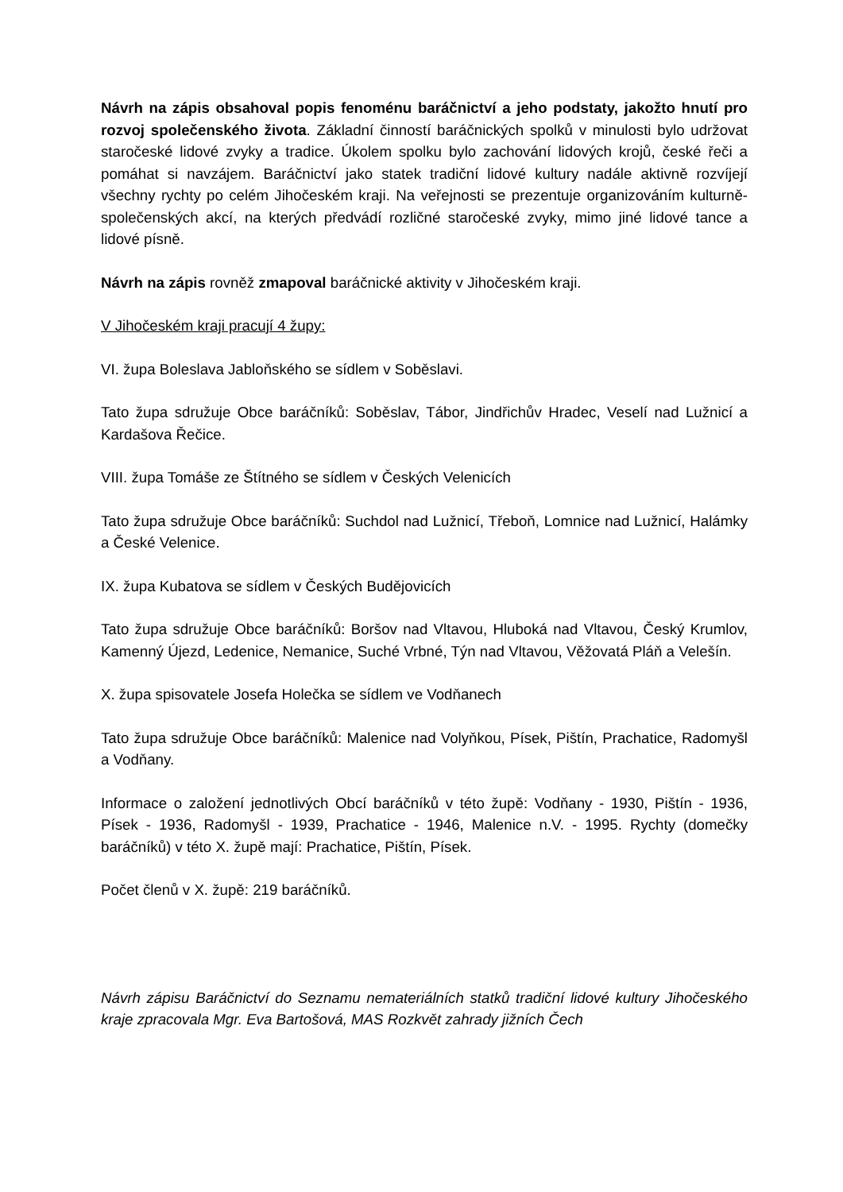Návrh na zápis obsahoval popis fenoménu baráčnictví a jeho podstaty, jakožto hnutí pro rozvoj společenského života. Základní činností baráčnických spolků v minulosti bylo udržovat staročeské lidové zvyky a tradice. Úkolem spolku bylo zachování lidových krojů, české řeči a pomáhat si navzájem. Baráčnictví jako statek tradiční lidové kultury nadále aktivně rozvíjejí všechny rychty po celém Jihočeském kraji. Na veřejnosti se prezentuje organizováním kulturně-společenských akcí, na kterých předvádí rozličné staročeské zvyky, mimo jiné lidové tance a lidové písně.
Návrh na zápis rovněž zmapoval baráčnické aktivity v Jihočeském kraji.
V Jihočeském kraji pracují 4 župy:
VI. župa Boleslava Jabloňského se sídlem v Soběslavi.
Tato župa sdružuje Obce baráčníků: Soběslav, Tábor, Jindřichův Hradec, Veselí nad Lužnicí a Kardašova Řečice.
VIII. župa Tomáše ze Štítného se sídlem v Českých Velenicích
Tato župa sdružuje Obce baráčníků: Suchdol nad Lužnicí, Třeboň, Lomnice nad Lužnicí, Halámky a České Velenice.
IX. župa Kubatova se sídlem v Českých Budějovicích
Tato župa sdružuje Obce baráčníků: Boršov nad Vltavou, Hluboká nad Vltavou, Český Krumlov, Kamenný Újezd, Ledenice, Nemanice, Suché Vrbné, Týn nad Vltavou, Věžovatá Pláň a Velešín.
X. župa spisovatele Josefa Holečka se sídlem ve Vodňanech
Tato župa sdružuje Obce baráčníků: Malenice nad Volyňkou, Písek, Pištín, Prachatice, Radomyšl a Vodňany.
Informace o založení jednotlivých Obcí baráčníků v této župě: Vodňany - 1930, Pištín - 1936, Písek - 1936, Radomyšl - 1939, Prachatice - 1946, Malenice n.V. - 1995. Rychty (domečky baráčníků) v této X. župě mají: Prachatice, Pištín, Písek.
Počet členů v X. župě: 219 baráčníků.
Návrh zápisu Baráčnictví do Seznamu nemateriálních statků tradiční lidové kultury Jihočeského kraje zpracovala Mgr. Eva Bartošová, MAS Rozkvět zahrady jižních Čech